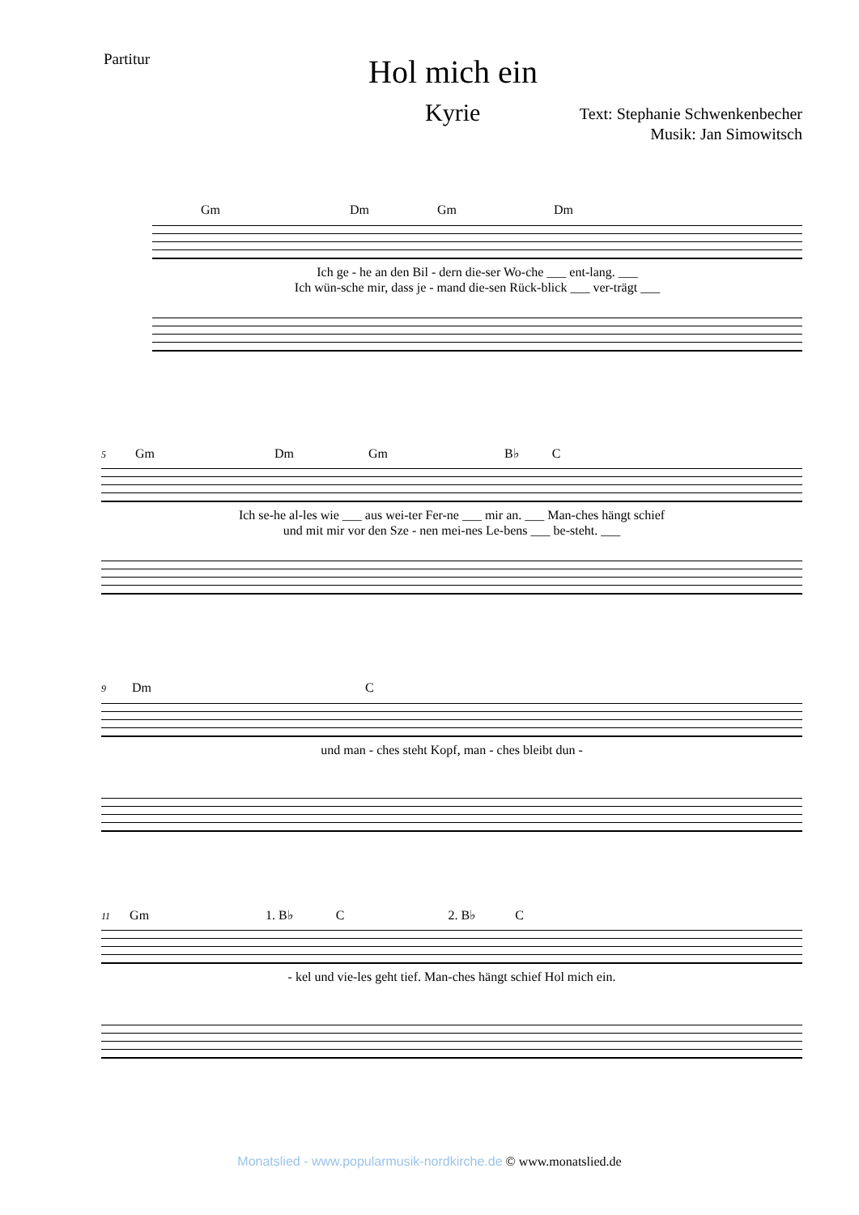Partitur
Hol mich ein
Kyrie
Text: Stephanie Schwenkenbecher
Musik: Jan Simowitsch
Gm Dm Gm Dm
Ich ge - he an den Bil - dern die-ser Wo-che ___ ent-lang. ___
Ich wün-sche mir, dass je - mand die-sen Rück-blick ___ ver-trägt ___
5 Gm Dm Gm B♭ C
Ich se-he al-les wie ___ aus wei-ter Fer-ne ___ mir an. ___ Man-ches hängt schief
und mit mir vor den Sze - nen mei-nes Le-bens ___ be-steht. ___
9 Dm C
und man - ches steht Kopf, man - ches bleibt dun -
11 Gm 1. B♭ C 2. B♭ C
- kel und vie-les geht tief. Man-ches hängt schief Hol mich ein.
Monatslied - www.popularmusik-nordkirche.de © www.monatslied.de